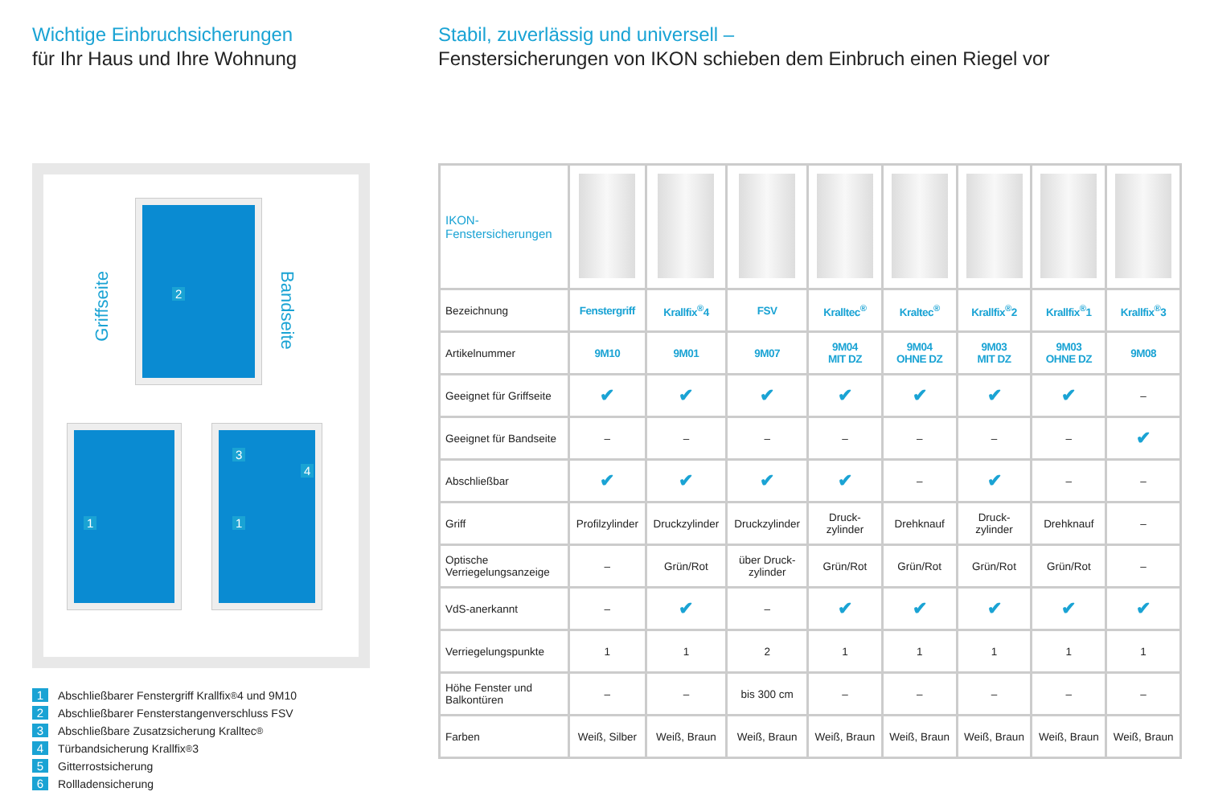Wichtige Einbruchsicherungen
für Ihr Haus und Ihre Wohnung
Griffseite
Bandseite
2
1
3
4
1
1 Abschließbarer Fenstergriff Krallfix<sup>®</sup> 4 und 9M10
2 Abschließbarer Fensterstangenverschluss FSV
3 Abschließbare Zusatzsicherung Kralltec<sup>®</sup>
4 Türbandsicherung Krallfix<sup>®</sup> 3
5 Gitterrostsicherung
6 Rollladensicherung
Stabil, zuverlässig und universell –
Fenstersicherungen von IKON schieben dem Einbruch einen Riegel vor
| IKON- Fenstersicherungen | | | | | | | | |
| Bezeichnung | Fenstergriff | Krallfix<sup>®</sup>4 | FSV | Kralltec<sup>®</sup> | Kraltec<sup>®</sup> | Krallfix<sup>®</sup>2 | Krallfix<sup>®</sup>1 | Krallfix<sup>®</sup>3 |
| Artikelnummer | 9M10 | 9M01 | 9M07 | 9M04 MIT DZ | 9M04 OHNE DZ | 9M03 MIT DZ | 9M03 OHNE DZ | 9M08 |
| Geeignet für Griffseite | ✔ | ✔ | ✔ | ✔ | ✔ | ✔ | ✔ | – |
| Geeignet für Bandseite | – | – | – | – | – | – | – | ✔ |
| Abschließbar | ✔ | ✔ | ✔ | ✔ | – | ✔ | – | – |
| Griff | Profilzylinder | Druckzylinder | Druckzylinder | Druck- zylinder | Drehknauf | Druck- zylinder | Drehknauf | – |
| Optische Verriegelungsanzeige | – | Grün/Rot | über Druck- zylinder | Grün/Rot | Grün/Rot | Grün/Rot | Grün/Rot | – |
| VdS-anerkannt | – | ✔ | – | ✔ | ✔ | ✔ | ✔ | ✔ |
| Verriegelungspunkte | 1 | 1 | 2 | 1 | 1 | 1 | 1 | 1 |
| Höhe Fenster und Balkontüren | – | – | bis 300 cm | – | – | – | – | – |
| Farben | Weiß, Silber | Weiß, Braun | Weiß, Braun | Weiß, Braun | Weiß, Braun | Weiß, Braun | Weiß, Braun | Weiß, Braun |